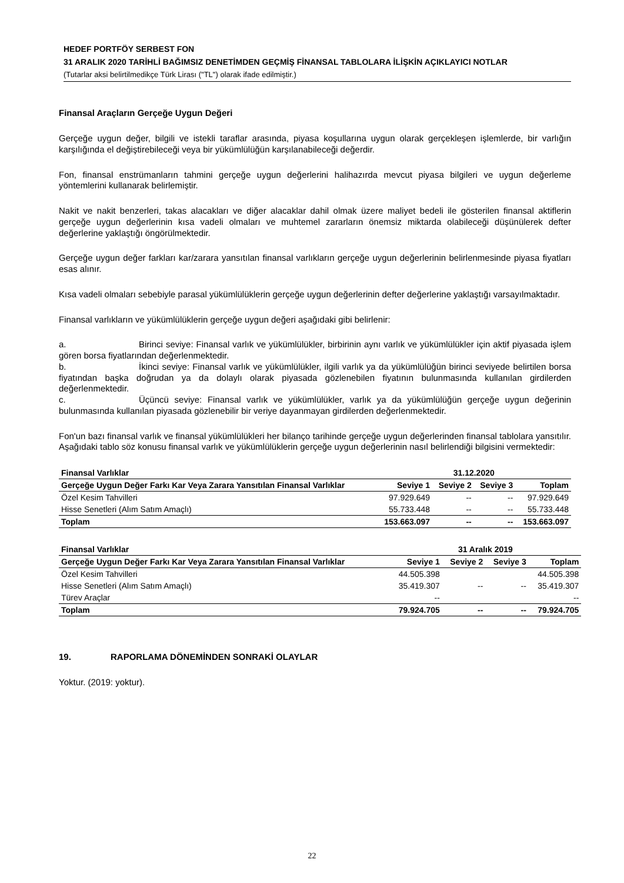HEDEF PORTFÖY SERBEST FON
31 ARALIK 2020 TARİHLİ BAĞIMSIZ DENETİMDEN GEÇMİŞ FİNANSAL TABLOLARA İLİŞKİN AÇIKLAYICI NOTLAR
(Tutarlar aksi belirtilmedikçe Türk Lirası ("TL") olarak ifade edilmiştir.)
Finansal Araçların Gerçeğe Uygun Değeri
Gerçeğe uygun değer, bilgili ve istekli taraflar arasında, piyasa koşullarına uygun olarak gerçekleşen işlemlerde, bir varlığın karşılığında el değiştirebileceği veya bir yükümlülüğün karşılanabileceği değerdir.
Fon, finansal enstrümanların tahmini gerçeğe uygun değerlerini halihazırda mevcut piyasa bilgileri ve uygun değerleme yöntemlerini kullanarak belirlemiştir.
Nakit ve nakit benzerleri, takas alacakları ve diğer alacaklar dahil olmak üzere maliyet bedeli ile gösterilen finansal aktiflerin gerçeğe uygun değerlerinin kısa vadeli olmaları ve muhtemel zararların önemsiz miktarda olabileceği düşünülerek defter değerlerine yaklaştığı öngörülmektedir.
Gerçeğe uygun değer farkları kar/zarara yansıtılan finansal varlıkların gerçeğe uygun değerlerinin belirlenmesinde piyasa fiyatları esas alınır.
Kısa vadeli olmaları sebebiyle parasal yükümlülüklerin gerçeğe uygun değerlerinin defter değerlerine yaklaştığı varsayılmaktadır.
Finansal varlıkların ve yükümlülüklerin gerçeğe uygun değeri aşağıdaki gibi belirlenir:
a. Birinci seviye: Finansal varlık ve yükümlülükler, birbirinin aynı varlık ve yükümlülükler için aktif piyasada işlem gören borsa fiyatlarından değerlenmektedir.
b. İkinci seviye: Finansal varlık ve yükümlülükler, ilgili varlık ya da yükümlülüğün birinci seviyede belirtilen borsa fiyatından başka doğrudan ya da dolaylı olarak piyasada gözlenebilen fiyatının bulunmasında kullanılan girdilerden değerlenmektedir.
c. Üçüncü seviye: Finansal varlık ve yükümlülükler, varlık ya da yükümlülüğün gerçeğe uygun değerinin bulunmasında kullanılan piyasada gözlenebilir bir veriye dayanmayan girdilerden değerlenmektedir.
Fon'un bazı finansal varlık ve finansal yükümlülükleri her bilanço tarihinde gerçeğe uygun değerlerinden finansal tablolara yansıtılır. Aşağıdaki tablo söz konusu finansal varlık ve yükümlülüklerin gerçeğe uygun değerlerinin nasıl belirlendiği bilgisini vermektedir:
| Finansal Varlıklar | 31.12.2020 | | | |
| Gerçeğe Uygun Değer Farkı Kar Veya Zarara Yansıtılan Finansal Varlıklar | Seviye 1 | Seviye 2 | Seviye 3 | Toplam |
| Özel Kesim Tahvilleri | 97.929.649 | -- | -- | 97.929.649 |
| Hisse Senetleri (Alım Satım Amaçlı) | 55.733.448 | -- | -- | 55.733.448 |
| Toplam | 153.663.097 | -- | -- | 153.663.097 |
| Finansal Varlıklar | 31 Aralık 2019 | | | |
| Gerçeğe Uygun Değer Farkı Kar Veya Zarara Yansıtılan Finansal Varlıklar | Seviye 1 | Seviye 2 | Seviye 3 | Toplam |
| Özel Kesim Tahvilleri | 44.505.398 | | | 44.505.398 |
| Hisse Senetleri (Alım Satım Amaçlı) | 35.419.307 | -- | -- | 35.419.307 |
| Türev Araçlar | -- | | | -- |
| Toplam | 79.924.705 | -- | -- | 79.924.705 |
19. RAPORLAMA DÖNEMİNDEN SONRAKİ OLAYLAR
Yoktur. (2019: yoktur).
22